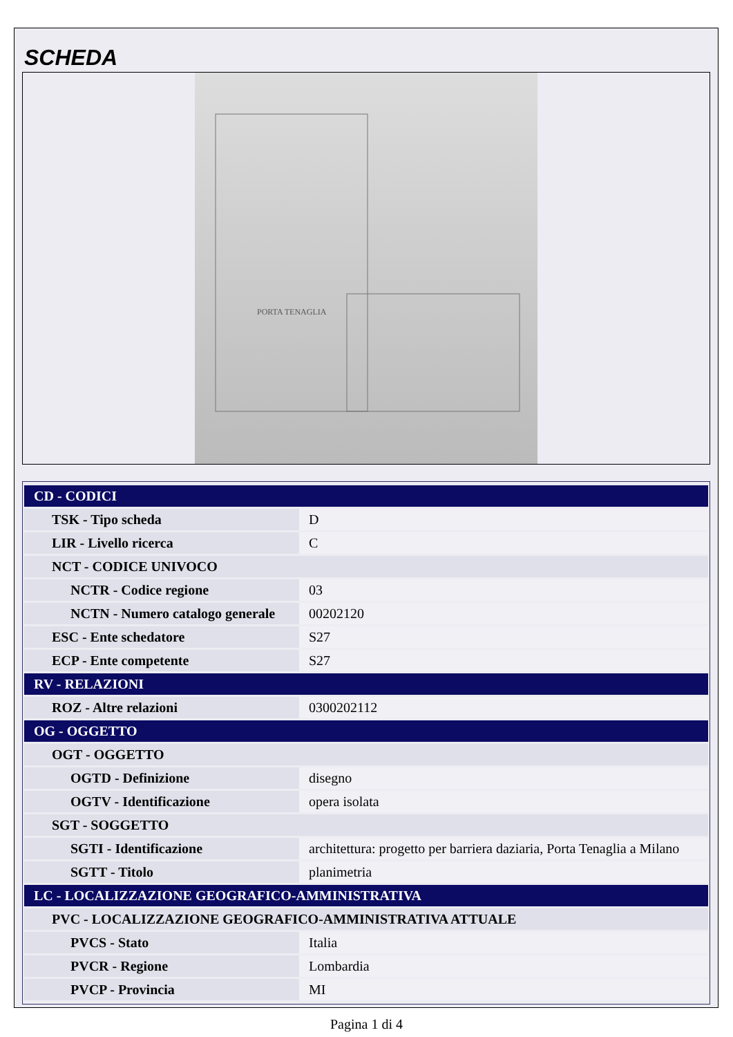SCHEDA
PORTA TENAGLIA
| CD - CODICI | |
| TSK - Tipo scheda | D |
| LIR - Livello ricerca | C |
| NCT - CODICE UNIVOCO | |
| NCTR - Codice regione | 03 |
| NCTN - Numero catalogo generale | 00202120 |
| ESC - Ente schedatore | S27 |
| ECP - Ente competente | S27 |
| RV - RELAZIONI | |
| ROZ - Altre relazioni | 0300202112 |
| OG - OGGETTO | |
| OGT - OGGETTO | |
| OGTD - Definizione | disegno |
| OGTV - Identificazione | opera isolata |
| SGT - SOGGETTO | |
| SGTI - Identificazione | architettura: progetto per barriera daziaria, Porta Tenaglia a Milano |
| SGTT - Titolo | planimetria |
| LC - LOCALIZZAZIONE GEOGRAFICO-AMMINISTRATIVA | |
| PVC - LOCALIZZAZIONE GEOGRAFICO-AMMINISTRATIVA ATTUALE | |
| PVCS - Stato | Italia |
| PVCR - Regione | Lombardia |
| PVCP - Provincia | MI |
Pagina 1 di 4